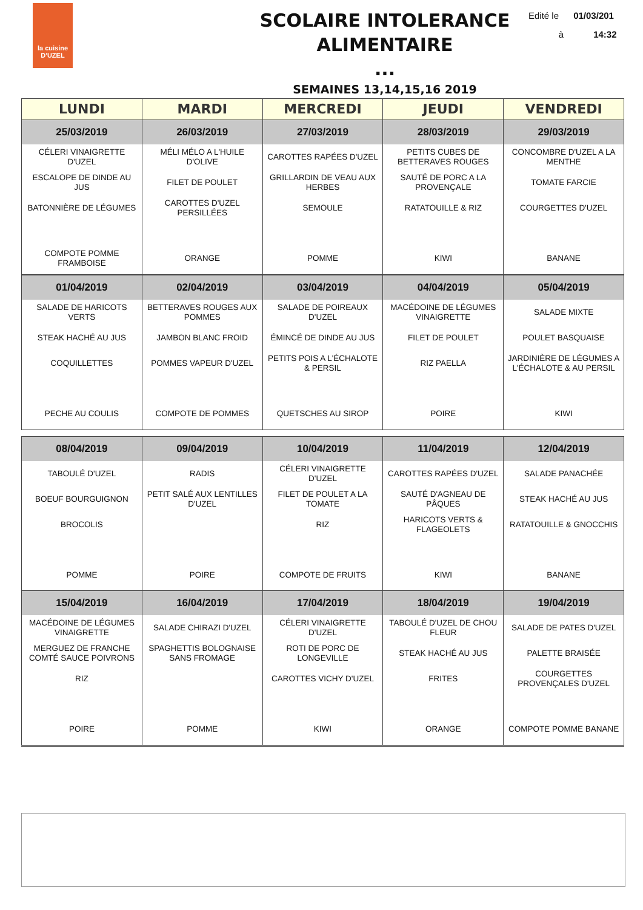la cuisine
D'UZEL
SCOLAIRE INTOLERANCE ALIMENTAIRE
...
Edité le 01/03/201
à 14:32
SEMAINES 13,14,15,16 2019
| LUNDI | MARDI | MERCREDI | JEUDI | VENDREDI |
| --- | --- | --- | --- | --- |
| 25/03/2019 | 26/03/2019 | 27/03/2019 | 28/03/2019 | 29/03/2019 |
| CÉLERI VINAIGRETTE D'UZEL | MÉLI MÉLO A L'HUILE D'OLIVE | CAROTTES RAPÉES D'UZEL | PETITS CUBES DE BETTERAVES ROUGES | CONCOMBRE D'UZEL A LA MENTHE |
| ESCALOPE DE DINDE AU JUS | FILET DE POULET | GRILLARDIN DE VEAU AUX HERBES | SAUTÉ DE PORC A LA PROVENÇALE | TOMATE FARCIE |
| BATONNIÈRE DE LÉGUMES | CAROTTES D'UZEL PERSILLÉES | SEMOULE | RATATOUILLE & RIZ | COURGETTES D'UZEL |
| COMPOTE POMME FRAMBOISE | ORANGE | POMME | KIWI | BANANE |
| 01/04/2019 | 02/04/2019 | 03/04/2019 | 04/04/2019 | 05/04/2019 |
| --- | --- | --- | --- | --- |
| SALADE DE HARICOTS VERTS | BETTERAVES ROUGES AUX POMMES | SALADE DE POIREAUX D'UZEL | MACÉDOINE DE LÉGUMES VINAIGRETTE | SALADE MIXTE |
| STEAK HACHÉ AU JUS | JAMBON BLANC FROID | ÉMINCÉ DE DINDE AU JUS | FILET DE POULET | POULET BASQUAISE |
| COQUILLETTES | POMMES VAPEUR D'UZEL | PETITS POIS A L'ÉCHALOTE & PERSIL | RIZ PAELLA | JARDINIÈRE DE LÉGUMES A L'ÉCHALOTE & AU PERSIL |
| PECHE AU COULIS | COMPOTE DE POMMES | QUETSCHES AU SIROP | POIRE | KIWI |
| 08/04/2019 | 09/04/2019 | 10/04/2019 | 11/04/2019 | 12/04/2019 |
| --- | --- | --- | --- | --- |
| TABOULÉ D'UZEL | RADIS | CÉLERI VINAIGRETTE D'UZEL | CAROTTES RAPÉES D'UZEL | SALADE PANACHÉE |
| BOEUF BOURGUIGNON | PETIT SALÉ AUX LENTILLES D'UZEL | FILET DE POULET A LA TOMATE | SAUTÉ D'AGNEAU DE PÂQUES | STEAK HACHÉ AU JUS |
| BROCOLIS | | RIZ | HARICOTS VERTS & FLAGEOLETS | RATATOUILLE & GNOCCHIS |
| POMME | POIRE | COMPOTE DE FRUITS | KIWI | BANANE |
| 15/04/2019 | 16/04/2019 | 17/04/2019 | 18/04/2019 | 19/04/2019 |
| --- | --- | --- | --- | --- |
| MACÉDOINE DE LÉGUMES VINAIGRETTE | SALADE CHIRAZI D'UZEL | CÉLERI VINAIGRETTE D'UZEL | TABOULÉ D'UZEL DE CHOU FLEUR | SALADE DE PATES D'UZEL |
| MERGUEZ DE FRANCHE COMTÉ SAUCE POIVRONS | SPAGHETTIS BOLOGNAISE SANS FROMAGE | ROTI DE PORC DE LONGEVILLE | STEAK HACHÉ AU JUS | PALETTE BRAISÉE |
| RIZ | | CAROTTES VICHY D'UZEL | FRITES | COURGETTES PROVENÇALES D'UZEL |
| POIRE | POMME | KIWI | ORANGE | COMPOTE POMME BANANE |